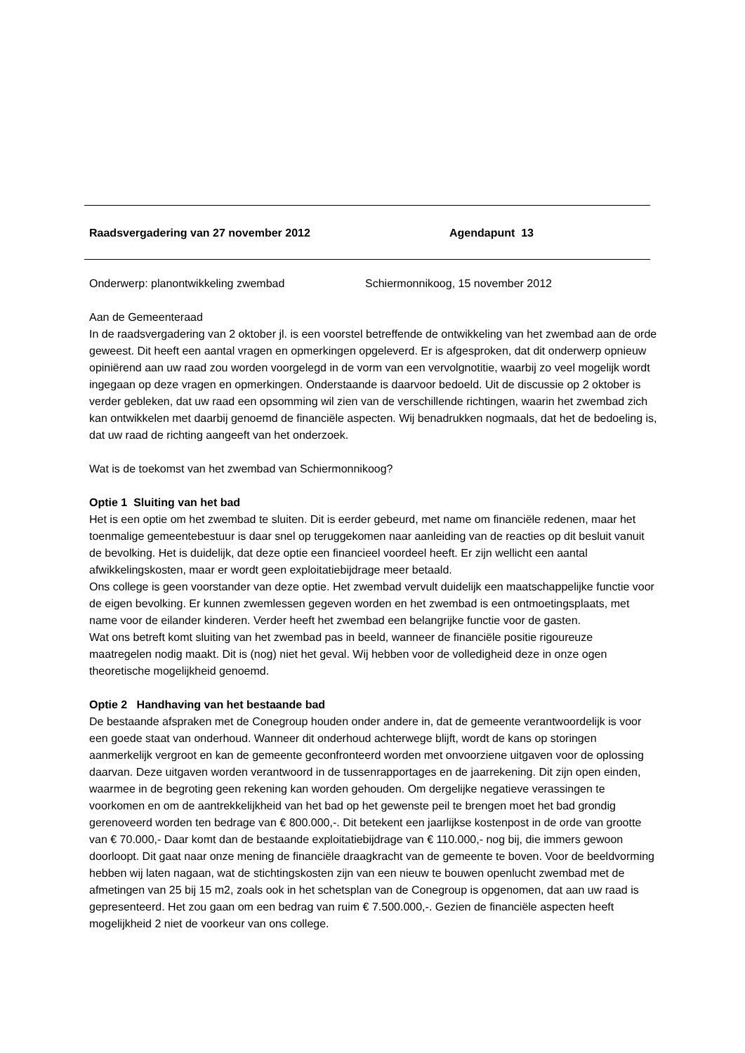Raadsvergadering van 27 november 2012 Agendapunt 13
Onderwerp: planontwikkeling zwembad Schiermonnikoog, 15 november 2012
Aan de Gemeenteraad
In de raadsvergadering van 2 oktober jl. is een voorstel betreffende de ontwikkeling van het zwembad aan de orde geweest. Dit heeft een aantal vragen en opmerkingen opgeleverd. Er is afgesproken, dat dit onderwerp opnieuw opiniërend aan uw raad zou worden voorgelegd in de vorm van een vervolgnotitie, waarbij zo veel mogelijk wordt ingegaan op deze vragen en opmerkingen. Onderstaande is daarvoor bedoeld. Uit de discussie op 2 oktober is verder gebleken, dat uw raad een opsomming wil zien van de verschillende richtingen, waarin het zwembad zich kan ontwikkelen met daarbij genoemd de financiële aspecten. Wij benadrukken nogmaals, dat het de bedoeling is, dat uw raad de richting aangeeft van het onderzoek.
Wat is de toekomst van het zwembad van Schiermonnikoog?
Optie 1 Sluiting van het bad
Het is een optie om het zwembad te sluiten. Dit is eerder gebeurd, met name om financiële redenen, maar het toenmalige gemeentebestuur is daar snel op teruggekomen naar aanleiding van de reacties op dit besluit vanuit de bevolking. Het is duidelijk, dat deze optie een financieel voordeel heeft. Er zijn wellicht een aantal afwikkelingskosten, maar er wordt geen exploitatiebijdrage meer betaald.
Ons college is geen voorstander van deze optie. Het zwembad vervult duidelijk een maatschappelijke functie voor de eigen bevolking. Er kunnen zwemlessen gegeven worden en het zwembad is een ontmoetingsplaats, met name voor de eilander kinderen. Verder heeft het zwembad een belangrijke functie voor de gasten.
Wat ons betreft komt sluiting van het zwembad pas in beeld, wanneer de financiële positie rigoureuze maatregelen nodig maakt. Dit is (nog) niet het geval. Wij hebben voor de volledigheid deze in onze ogen theoretische mogelijkheid genoemd.
Optie 2 Handhaving van het bestaande bad
De bestaande afspraken met de Conegroup houden onder andere in, dat de gemeente verantwoordelijk is voor een goede staat van onderhoud. Wanneer dit onderhoud achterwege blijft, wordt de kans op storingen aanmerkelijk vergroot en kan de gemeente geconfronteerd worden met onvoorziene uitgaven voor de oplossing daarvan. Deze uitgaven worden verantwoord in de tussenrapportages en de jaarrekening. Dit zijn open einden, waarmee in de begroting geen rekening kan worden gehouden. Om dergelijke negatieve verassingen te voorkomen en om de aantrekkelijkheid van het bad op het gewenste peil te brengen moet het bad grondig gerenoveerd worden ten bedrage van € 800.000,-. Dit betekent een jaarlijkse kostenpost in de orde van grootte van € 70.000,- Daar komt dan de bestaande exploitatiebijdrage van € 110.000,- nog bij, die immers gewoon doorloopt. Dit gaat naar onze mening de financiële draagkracht van de gemeente te boven. Voor de beeldvorming hebben wij laten nagaan, wat de stichtingskosten zijn van een nieuw te bouwen openlucht zwembad met de afmetingen van 25 bij 15 m2, zoals ook in het schetsplan van de Conegroup is opgenomen, dat aan uw raad is gepresenteerd. Het zou gaan om een bedrag van ruim € 7.500.000,-. Gezien de financiële aspecten heeft mogelijkheid 2 niet de voorkeur van ons college.